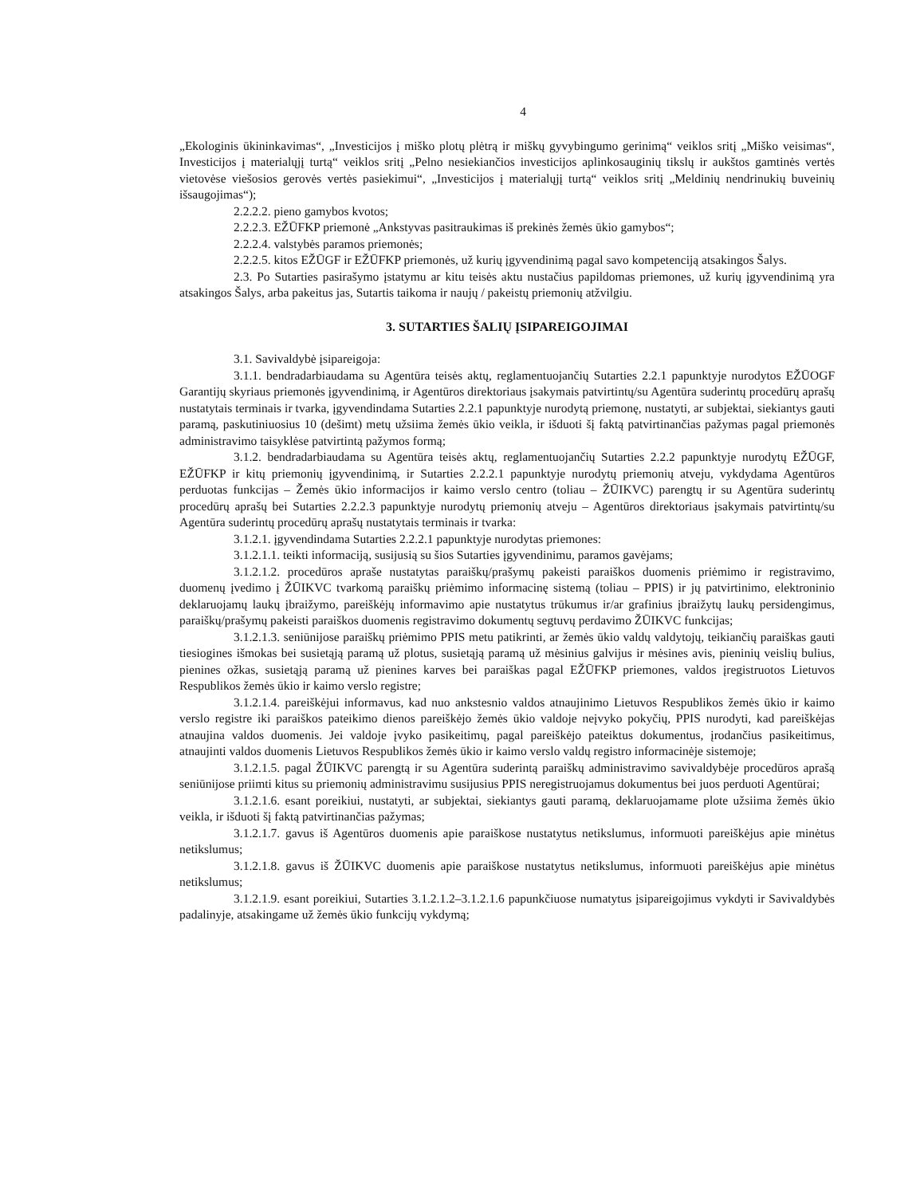4
„Ekologinis ūkininkavimas“, „Investicijos į miško plotų plėtrą ir miškų gyvybingumo gerinimą“ veiklos sritį „Miško veisimas“, Investicijos į materialųjį turtą“ veiklos sritį „Pelno nesiekiančios investicijos aplinkosauginių tikslų ir aukštos gamtinės vertės vietovėse viešosios gerovės vertės pasiekimui“, „Investicijos į materialųjį turtą“ veiklos sritį „Meldinių nendrinukių buveinių išsaugojimas“);
2.2.2.2. pieno gamybos kvotos;
2.2.2.3. EŽŪFKP priemonė „Ankstyvas pasitraukimas iš prekinės žemės ūkio gamybos“;
2.2.2.4. valstybės paramos priemonės;
2.2.2.5. kitos EŽŪGF ir EŽŪFKP priemonės, už kurių įgyvendinimą pagal savo kompetenciją atsakingos Šalys.
2.3. Po Sutarties pasirašymo įstatymu ar kitu teisės aktu nustačius papildomas priemones, už kurių įgyvendinimą yra atsakingos Šalys, arba pakeitus jas, Sutartis taikoma ir naujų / pakeistų priemonių atžvilgiu.
3. SUTARTIES ŠALIŲ ĮSIPAREIGOJIMAI
3.1. Savivaldybė įsipareigoja:
3.1.1. bendradarbiaudama su Agentūra teisės aktų, reglamentuojančių Sutarties 2.2.1 papunktyje nurodytos EŽŪOGF Garantijų skyriaus priemonės įgyvendinimą, ir Agentūros direktoriaus įsakymais patvirtintų/su Agentūra suderintų procedūrų aprašų nustatytais terminais ir tvarka, įgyvendindama Sutarties 2.2.1 papunktyje nurodytą priemonę, nustatyti, ar subjektai, siekiantys gauti paramą, paskutiniuosius 10 (dešimt) metų užsiima žemės ūkio veikla, ir išduoti šį faktą patvirtinančias pažymas pagal priemonės administravimo taisyklėse patvirtintą pažymos formą;
3.1.2. bendradarbiaudama su Agentūra teisės aktų, reglamentuojančių Sutarties 2.2.2 papunktyje nurodytų EŽŪGF, EŽŪFKP ir kitų priemonių įgyvendinimą, ir Sutarties 2.2.2.1 papunktyje nurodytų priemonių atveju, vykdydama Agentūros perduotas funkcijas – Žemės ūkio informacijos ir kaimo verslo centro (toliau – ŽŪIKVC) parengtų ir su Agentūra suderintų procedūrų aprašų bei Sutarties 2.2.2.3 papunktyje nurodytų priemonių atveju – Agentūros direktoriaus įsakymais patvirtintų/su Agentūra suderintų procedūrų aprašų nustatytais terminais ir tvarka:
3.1.2.1. įgyvendindama Sutarties 2.2.2.1 papunktyje nurodytas priemones:
3.1.2.1.1. teikti informaciją, susijusią su šios Sutarties įgyvendinimu, paramos gavėjams;
3.1.2.1.2. procedūros apraše nustatytas paraiškų/prašymų pakeisti paraiškos duomenis priėmimo ir registravimo, duomenų įvedimo į ŽŪIKVC tvarkomą paraiškų priėmimo informacinę sistemą (toliau – PPIS) ir jų patvirtinimo, elektroninio deklaruojamų laukų įbraižymo, pareiškėjų informavimo apie nustatytus trūkumus ir/ar grafinius įbraižytų laukų persidengimus, paraiškų/prašymų pakeisti paraiškos duomenis registravimo dokumentų segtuvų perdavimo ŽŪIKVC funkcijas;
3.1.2.1.3. seniūnijose paraiškų priėmimo PPIS metu patikrinti, ar žemės ūkio valdų valdytojų, teikiančių paraiškas gauti tiesiogines išmokas bei susietąją paramą už plotus, susietąją paramą už mėsinius galvijus ir mėsines avis, pieninių veislių bulius, pienines ožkas, susietąją paramą už pienines karves bei paraiškas pagal EŽŪFKP priemones, valdos įregistruotos Lietuvos Respublikos žemės ūkio ir kaimo verslo registre;
3.1.2.1.4. pareiškėjui informavus, kad nuo ankstesnio valdos atnaujinimo Lietuvos Respublikos žemės ūkio ir kaimo verslo registre iki paraiškos pateikimo dienos pareiškėjo žemės ūkio valdoje neįvyko pokyčių, PPIS nurodyti, kad pareiškėjas atnaujina valdos duomenis. Jei valdoje įvyko pasikeitimų, pagal pareiškėjo pateiktus dokumentus, įrodančius pasikeitimus, atnaujinti valdos duomenis Lietuvos Respublikos žemės ūkio ir kaimo verslo valdų registro informacinėje sistemoje;
3.1.2.1.5. pagal ŽŪIKVC parengtą ir su Agentūra suderintą paraiškų administravimo savivaldybėje procedūros aprašą seniūnijose priimti kitus su priemonių administravimu susijusius PPIS neregistruojamus dokumentus bei juos perduoti Agentūrai;
3.1.2.1.6. esant poreikiui, nustatyti, ar subjektai, siekiantys gauti paramą, deklaruojamame plote užsiima žemės ūkio veikla, ir išduoti šį faktą patvirtinančias pažymas;
3.1.2.1.7. gavus iš Agentūros duomenis apie paraiškose nustatytus netikslumus, informuoti pareiškėjus apie minėtus netikslumus;
3.1.2.1.8. gavus iš ŽŪIKVC duomenis apie paraiškose nustatytus netikslumus, informuoti pareiškėjus apie minėtus netikslumus;
3.1.2.1.9. esant poreikiui, Sutarties 3.1.2.1.2–3.1.2.1.6 papunkčiuose numatytus įsipareigojimus vykdyti ir Savivaldybės padalinyje, atsakingame už žemės ūkio funkcijų vykdymą;